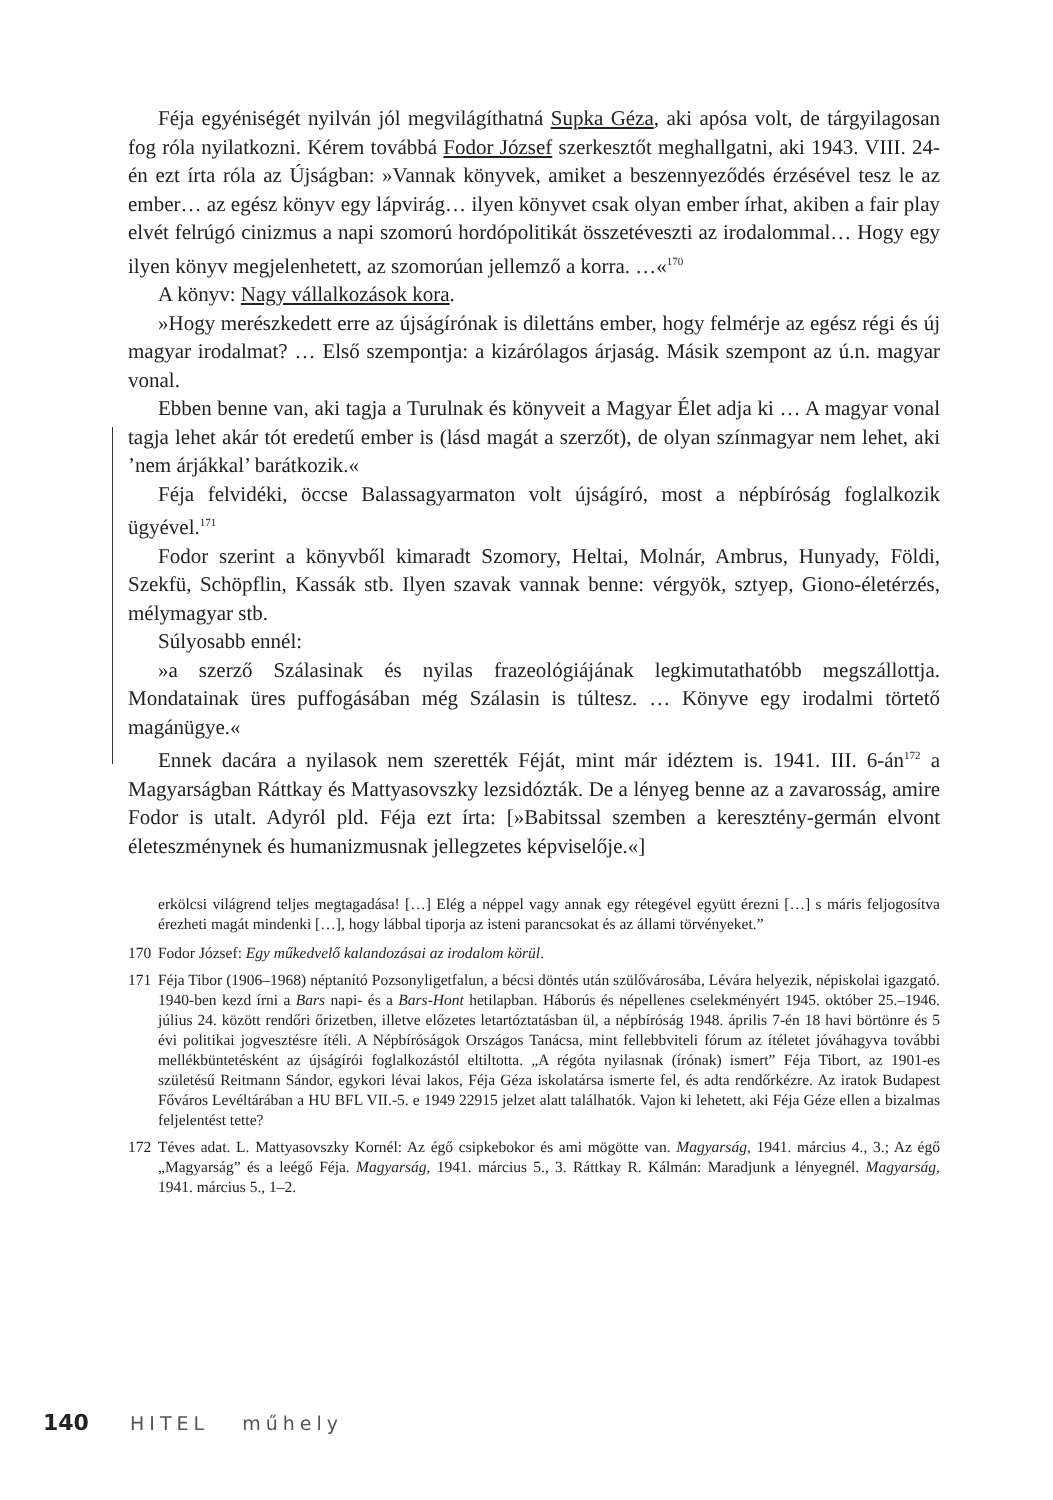Féja egyéniségét nyilván jól megvilágíthatná Supka Géza, aki apósa volt, de tárgyilagosan fog róla nyilatkozni. Kérem továbbá Fodor József szerkesztőt meghallgatni, aki 1943. VIII. 24-én ezt írta róla az Újságban: »Vannak könyvek, amiket a beszennyeződés érzésével tesz le az ember… az egész könyv egy láp­virág… ilyen könyvet csak olyan ember írhat, akiben a fair play elvét felrúgó cinizmus a napi szomorú hordópolitikát összetéveszti az irodalommal… Hogy egy ilyen könyv megjelenhetett, az szomorúan jellemző a korra. …«<sup>170</sup>
A könyv: Nagy vállalkozások kora.
»Hogy merészkedett erre az újságírónak is dilettáns ember, hogy felmérje az egész régi és új magyar irodalmat? … Első szempontja: a kizárólagos árjaság. Másik szempont az ú.n. magyar vonal.
Ebben benne van, aki tagja a Turulnak és könyveit a Magyar Élet adja ki … A magyar vonal tagja lehet akár tót eredetű ember is (lásd magát a szerzőt), de olyan színmagyar nem lehet, aki ’nem árjákkal’ barátkozik.«
Féja felvidéki, öccse Balassagyarmaton volt újságíró, most a népbíróság fog­lalkozik ügyével.<sup>171</sup>
Fodor szerint a könyvből kimaradt Szomory, Heltai, Molnár, Ambrus, Hu­nyady, Földi, Szekfü, Schöpflin, Kassák stb. Ilyen szavak vannak benne: vér­gyök, sztyep, Giono-életérzés, mélymagyar stb.
Súlyosabb ennél:
»a szerző Szálasinak és nyilas frazeológiájának legkimutathatóbb megszál­lottja. Mondatainak üres puffogásában még Szálasin is túltesz. … Könyve egy irodalmi törtető magánügye.«
Ennek dacára a nyilasok nem szerették Féját, mint már idéztem is. 1941. III. 6-án<sup>172</sup> a Magyarságban Ráttkay és Mattyasovszky lezsidózták. De a lényeg benne az a zavarosság, amire Fodor is utalt. Adyról pld. Féja ezt írta: [»Babitssal szem­ben a keresztény-germán elvont életeszménynek és humanizmusnak jellegzetes képviselője.«]
erkölcsi világrend teljes megtagadása! […] Elég a néppel vagy annak egy rétegével együtt érezni […] s máris feljogosítva érezheti magát mindenki […], hogy lábbal tiporja az isteni parancsokat és az állami törvényeket.”
170 Fodor József: Egy műkedvelő kalandozásai az irodalom körül.
171 Féja Tibor (1906–1968) néptanító Pozsonyligetfalun, a bécsi döntés után szülővárosába, Lé­vára helyezik, népiskolai igazgató. 1940-ben kezd írni a Bars napi- és a Bars-Hont hetilapban. Háborús és népellenes cselekményért 1945. október 25.–1946. július 24. között rendőri őrizet­ben, illetve előzetes letartóztatásban ül, a népbíróság 1948. április 7-én 18 havi börtönre és 5 évi politikai jogvesztésre ítéli. A Népbíróságok Országos Tanácsa, mint fellebbviteli fórum az ítéletet jóváhagyva további mellékbüntetésként az újságírói foglalkozástól eltiltotta. „A régóta nyilasnak (írónak) ismert” Féja Tibort, az 1901-es születésű Reitmann Sándor, egykori lévai lakos, Féja Géza iskolatársa ismerte fel, és adta rendőrkézre. Az iratok Budapest Főváros Levéltárában a HU BFL VII.-5. e 1949 22915 jelzet alatt találhatók. Vajon ki lehetett, aki Féja Géze ellen a bizalmas feljelentést tette?
172 Téves adat. L. Mattyasovszky Kornél: Az égő csipkebokor és ami mögötte van. Magyarság, 1941. március 4., 3.; Az égő „Magyarság” és a leégő Féja. Magyarság, 1941. március 5., 3. Ráttkay R. Kálmán: Maradjunk a lényegnél. Magyarság, 1941. március 5., 1–2.
140 HITEL műhely